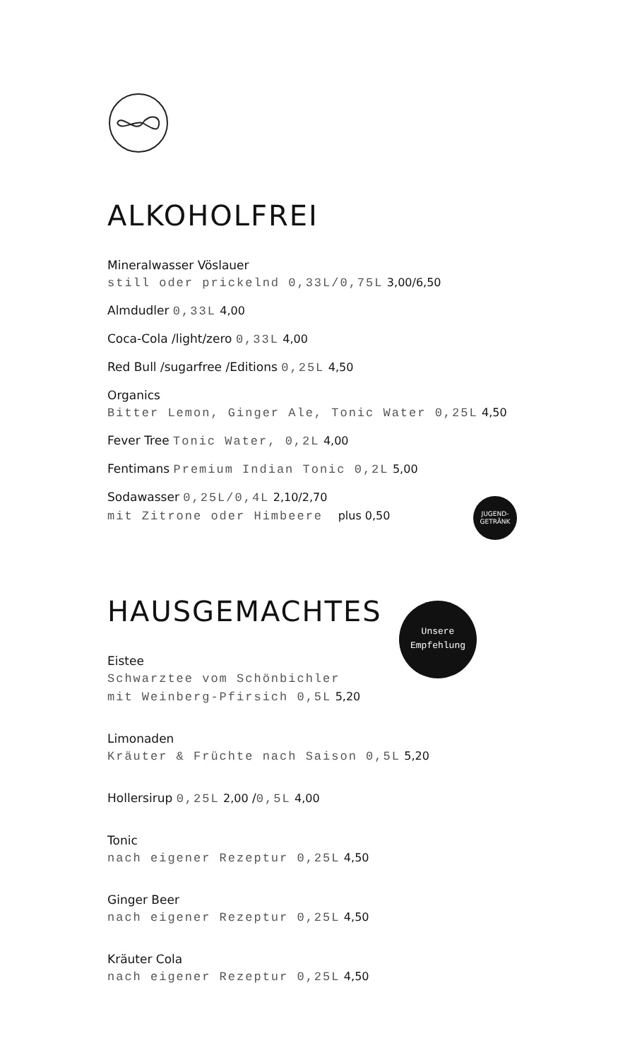ALKOHOLFREI
Mineralwasser Vöslauer
still oder prickelnd 0,33L/0,75L 3,00/6,50
Almdudler 0,33L 4,00
Coca-Cola /light/zero 0,33L 4,00
Red Bull /sugarfree /Editions 0,25L 4,50
Organics
Bitter Lemon, Ginger Ale, Tonic Water 0,25L 4,50
Fever Tree Tonic Water, 0,2L 4,00
Fentimans Premium Indian Tonic 0,2L 5,00
Sodawasser 0,25L/0,4L 2,10/2,70
mit Zitrone oder Himbeere plus 0,50
JUGEND-
GETRÄNK
HAUSGEMACHTES
Unsere
Empfehlung
Eistee
Schwarztee vom Schönbichler
mit Weinberg-Pfirsich 0,5L 5,20
Limonaden
Kräuter & Früchte nach Saison 0,5L 5,20
Hollersirup 0,25L 2,00 /0,5L 4,00
Tonic
nach eigener Rezeptur 0,25L 4,50
Ginger Beer
nach eigener Rezeptur 0,25L 4,50
Kräuter Cola
nach eigener Rezeptur 0,25L 4,50